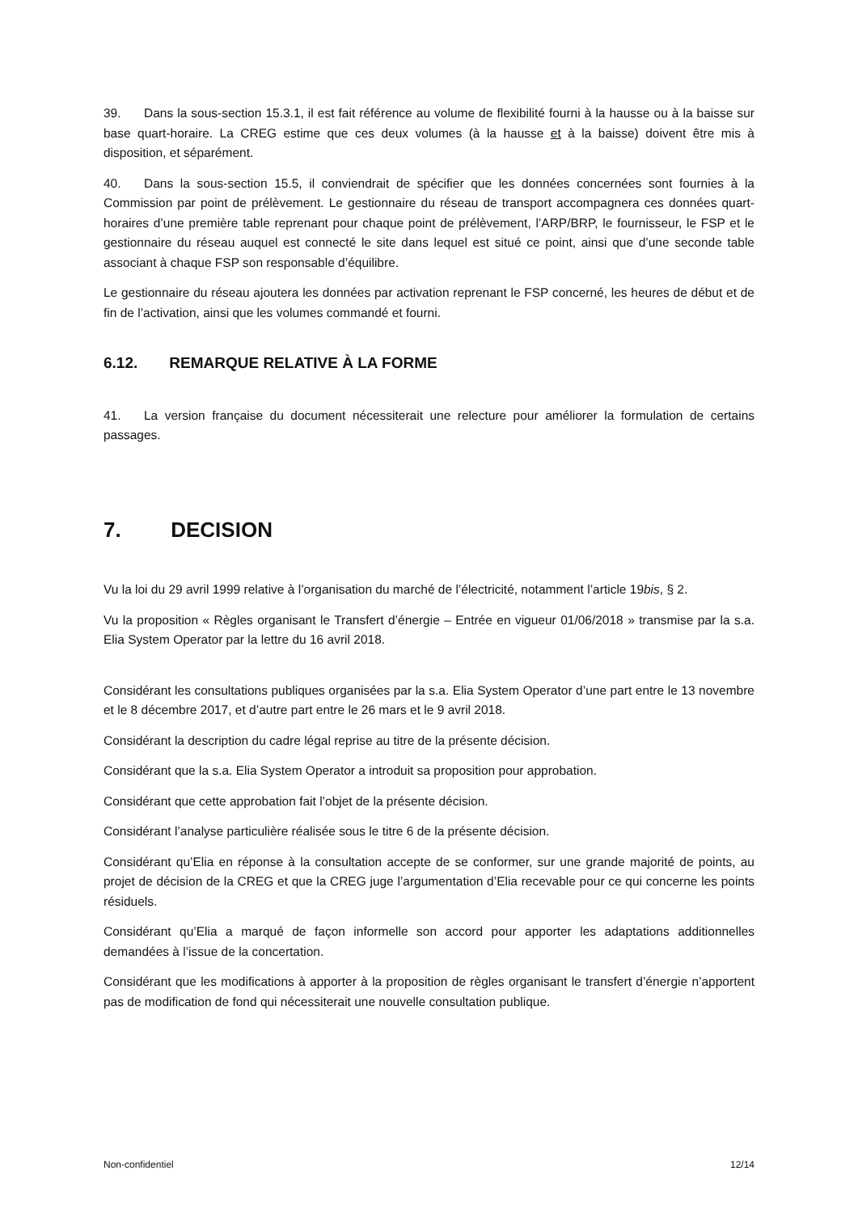39. Dans la sous-section 15.3.1, il est fait référence au volume de flexibilité fourni à la hausse ou à la baisse sur base quart-horaire. La CREG estime que ces deux volumes (à la hausse et à la baisse) doivent être mis à disposition, et séparément.
40. Dans la sous-section 15.5, il conviendrait de spécifier que les données concernées sont fournies à la Commission par point de prélèvement. Le gestionnaire du réseau de transport accompagnera ces données quart-horaires d’une première table reprenant pour chaque point de prélèvement, l’ARP/BRP, le fournisseur, le FSP et le gestionnaire du réseau auquel est connecté le site dans lequel est situé ce point, ainsi que d’une seconde table associant à chaque FSP son responsable d’équilibre.
Le gestionnaire du réseau ajoutera les données par activation reprenant le FSP concerné, les heures de début et de fin de l’activation, ainsi que les volumes commandé et fourni.
6.12. REMARQUE RELATIVE À LA FORME
41. La version française du document nécessiterait une relecture pour améliorer la formulation de certains passages.
7. DECISION
Vu la loi du 29 avril 1999 relative à l’organisation du marché de l’électricité, notamment l’article 19bis, § 2.
Vu la proposition « Règles organisant le Transfert d’énergie – Entrée en vigueur 01/06/2018 » transmise par la s.a. Elia System Operator par la lettre du 16 avril 2018.
Considérant les consultations publiques organisées par la s.a. Elia System Operator d’une part entre le 13 novembre et le 8 décembre 2017, et d’autre part entre le 26 mars et le 9 avril 2018.
Considérant la description du cadre légal reprise au titre de la présente décision.
Considérant que la s.a. Elia System Operator a introduit sa proposition pour approbation.
Considérant que cette approbation fait l’objet de la présente décision.
Considérant l’analyse particulière réalisée sous le titre 6 de la présente décision.
Considérant qu’Elia en réponse à la consultation accepte de se conformer, sur une grande majorité de points, au projet de décision de la CREG et que la CREG juge l’argumentation d’Elia recevable pour ce qui concerne les points résiduels.
Considérant qu’Elia a marqué de façon informelle son accord pour apporter les adaptations additionnelles demandées à l’issue de la concertation.
Considérant que les modifications à apporter à la proposition de règles organisant le transfert d’énergie n’apportent pas de modification de fond qui nécessiterait une nouvelle consultation publique.
Non-confidentiel 12/14